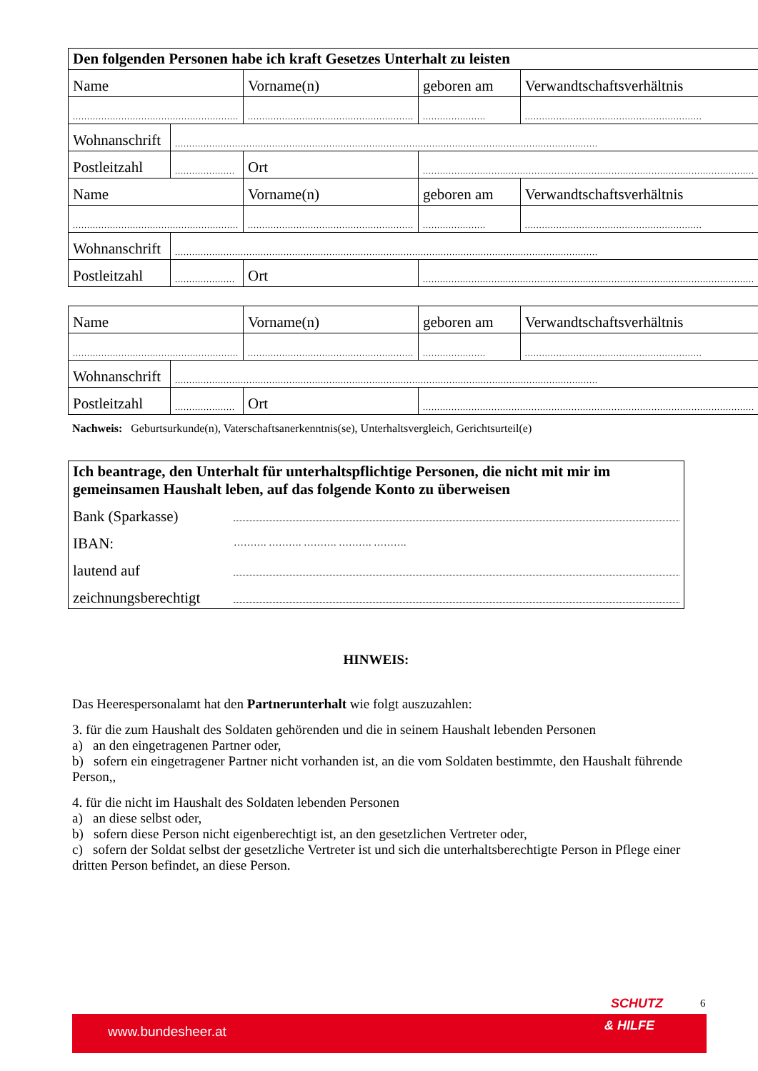| Den folgenden Personen habe ich kraft Gesetzes Unterhalt zu leisten | | | | | |
| Name | | Vorname(n) | | geboren am | Verwandtschaftsverhältnis |
| .......................................................... | | .......................................................... | | ...................... | .............................................................. |
| Wohnanschrift | .................................................................................................................................................... | | | | |
| Postleitzahl | ..................... | Ort | .................................................................................................................... | | |
| Name | | Vorname(n) | | geboren am | Verwandtschaftsverhältnis |
| .......................................................... | | .......................................................... | | ...................... | .............................................................. |
| Wohnanschrift | .................................................................................................................................................... | | | | |
| Postleitzahl | ..................... | Ort | .................................................................................................................... | | |
| Name | | Vorname(n) | | geboren am | Verwandtschaftsverhältnis |
| .......................................................... | | .......................................................... | | ...................... | .............................................................. |
| Wohnanschrift | .................................................................................................................................................... | | | | |
| Postleitzahl | ..................... | Ort | .................................................................................................................... | | |
Nachweis: Geburtsurkunde(n), Vaterschaftsanerkenntnis(se), Unterhaltsvergleich, Gerichtsurteil(e)
Ich beantrage, den Unterhalt für unterhaltspflichtige Personen, die nicht mit mir im gemeinsamen Haushalt leben, auf das folgende Konto zu überweisen
Bank (Sparkasse)
IBAN: ………. ………. ………. ………. ……….
lautend auf
zeichnungsberechtigt
HINWEIS:
Das Heerespersonalamt hat den Partnerunterhalt wie folgt auszuzahlen:
3. für die zum Haushalt des Soldaten gehörenden und die in seinem Haushalt lebenden Personen
a) an den eingetragenen Partner oder,
b) sofern ein eingetragener Partner nicht vorhanden ist, an die vom Soldaten bestimmte, den Haushalt führende Person,,
4. für die nicht im Haushalt des Soldaten lebenden Personen
a) an diese selbst oder,
b) sofern diese Person nicht eigenberechtigt ist, an den gesetzlichen Vertreter oder,
c) sofern der Soldat selbst der gesetzliche Vertreter ist und sich die unterhaltsberechtigte Person in Pflege einer dritten Person befindet, an diese Person.
SCHUTZ 6
www.bundesheer.at & HILFE